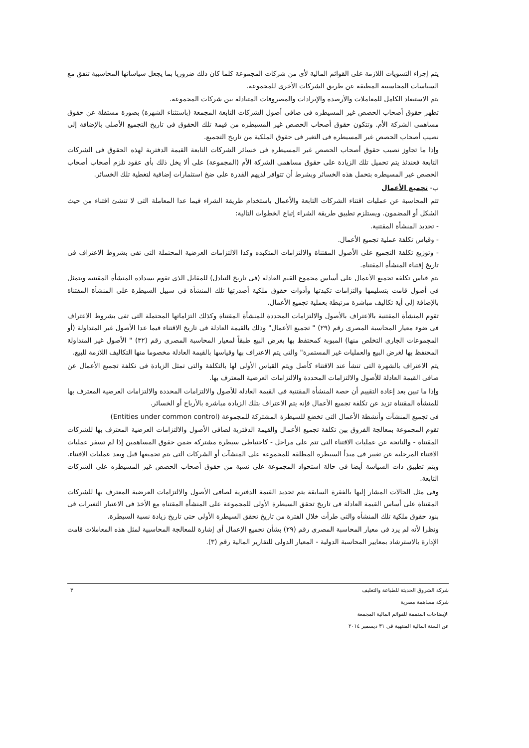يتم إجراء التسويات اللازمة على القوائم المالية لأى من شركات المجموعة كلما كان ذلك ضروريا بما يجعل سياساتها المحاسبية تتفق مع السياسات المحاسبية المطبقة عن طريق الشركات الأخرى للمجموعة.
يتم الاستبعاد الكامل للمعاملات والأرصدة والإيرادات والمصروفات المتبادلة بين شركات المجموعة.
تظهر حقوق أصحاب الحصص غير المسيطره فى صافى أصول الشركات التابعة المجمعة (باستثناء الشهرة) بصورة مستقلة عن حقوق مساهمى الشركة الأم. وتتكون حقوق أصحاب الحصص غير المسيطره من قيمة تلك الحقوق فى تاريخ التجميع الأصلى بالإضافة إلى نصيب أصحاب الحصص غير المسيطره فى التغير فى حقوق الملكية من تاريخ التجميع.
وإذا ما تجاوز نصيب حقوق أصحاب الحصص غير المسيطره فى خسائر الشركات التابعة القيمة الدفترية لهذه الحقوق فى الشركات التابعة فعندئذ يتم تحميل تلك الزيادة على حقوق مساهمى الشركة الأم (المجموعة) على ألا يخل ذلك بأى عقود تلزم أصحاب أصحاب الحصص غير المسيطره بتحمل هذه الخسائر وبشرط أن تتوافر لديهم القدرة على ضخ استثمارات إضافية لتغطية تلك الخسائر.
ب- تجميع الأعمال
تتم المحاسبة عن عمليات اقتناء الشركات التابعة والأعمال باستخدام طريقة الشراء فيما عدا المعاملة التى لا تنشئ اقتناء من حيث الشكل أو المضمون. ويستلزم تطبيق طريقة الشراء إتباع الخطوات التالية:
- تحديد المنشأة المقتنية.
- وقياس تكلفة عملية تجميع الأعمال.
- وتوزيع تكلفة التجميع على الأصول المقتناة والالتزامات المتكبده وكذا الالتزامات العرضية المحتملة التى تفى بشروط الاعتراف فى تاريخ إقتناء المنشأه المقتناه.
يتم قياس تكلفة تجميع الأعمال على أساس مجموع القيم العادلة (فى تاريخ التبادل) للمقابل الذى تقوم بسداده المنشأة المقتنية ويتمثل فى أصول قامت بتسليمها والتزامات تكبدتها وأدوات حقوق ملكية أصدرتها تلك المنشأة فى سبيل السيطرة على المنشأة المقتناة بالإضافة إلى أية تكاليف مباشرة مرتبطة بعملية تجميع الأعمال.
تقوم المنشأة المقتنية بالاعتراف بالأصول والالتزامات المحددة للمنشأة المقتناة وكذلك التزاماتها المحتملة التى تفى بشروط الاعتراف فى ضوء معيار المحاسبة المصرى رقم (٢٩) " تجميع الأعمال" وذلك بالقيمة العادلة فى تاريخ الاقتناء فيما عدا الأصول غير المتداولة (أو المجموعات الجارى التخلص منها) المبوبة كمحتفظ بها بغرض البيع طبقاً لمعيار المحاسبة المصرى رقم (٣٢) " الأصول غير المتداولة المحتفظ بها لغرض البيع والعمليات غير المستمرة" والتى يتم الاعتراف بها وقياسها بالقيمة العادلة مخصوما منها التكاليف اللازمة للبيع.
يتم الاعتراف بالشهرة التى تنشأ عند الاقتناء كأصل ويتم القياس الأولى لها بالتكلفة والتى تمثل الزيادة فى تكلفة تجميع الأعمال عن صافى القيمة العادلة للأصول والالتزامات المحددة والالتزامات العرضية المعترف بها.
وإذا ما تبين بعد إعادة التقييم أن حصة المنشأة المقتنية فى القيمة العادلة للأصول والالتزامات المحددة والالتزامات العرضية المعترف بها للمنشأة المقتناة تزيد عن تكلفة تجميع الأعمال فإنه يتم الاعتراف بتلك الزيادة مباشرة بالأرباح أو الخسائر.
فى تجميع المنشآت وأنشطة الأعمال التى تخضع للسيطرة المشتركة للمجموعة (Entities under common control)
تقوم المجموعة بمعالجة الفروق بين تكلفة تجميع الأعمال والقيمة الدفترية لصافى الأصول والالتزامات العرضية المعترف بها للشركات المقتناة - والناتجة عن عمليات الاقتناء التى تتم على مراحل - كاحتياطى سيطرة مشتركة ضمن حقوق المساهمين إذا لم تسفر عمليات الاقتناء المرحلية عن تغيير فى مبدأ السيطرة المطلقة للمجموعة على المنشآت أو الشركات التى يتم تجميعها قبل وبعد عمليات الاقتناء. ويتم تطبيق ذات السياسة أيضا فى حالة استحواذ المجموعة على نسبة من حقوق أصحاب الحصص غير المسيطره على الشركات التابعة.
وفى مثل الحالات المشار إليها بالفقرة السابقة يتم تحديد القيمة الدفترية لصافى الأصول والالتزامات العرضية المعترف بها للشركات المقتناة على أساس القيمة العادلة فى تاريخ تحقق السيطرة الأولى للمجموعة على المنشأه المقتناه مع الأخذ فى الاعتبار التغيرات فى بنود حقوق ملكية تلك المنشأه والتى طرأت خلال الفترة من تاريخ تحقق السيطرة الأولى حتى تاريخ زيادة نسبة السيطرة.
ونظرا لأنه لم يرد فى معيار المحاسبة المصرى رقم (٢٩) بشأن تجميع الإعمال أى إشارة للمعالجة المحاسبية لمثل هذه المعاملات قامت الإدارة بالاسترشاد بمعايير المحاسبة الدولية - المعيار الدولى للتقارير المالية رقم (٣).
٣
شركة الشروق الحديثة للطباعة والتغليف
شركة مساهمة مصرية
الإيضاحات المتممة للقوائم المالية المجمعة
عن السنة المالية المنتهية فى ٣١ ديسمبر ٢٠١٤